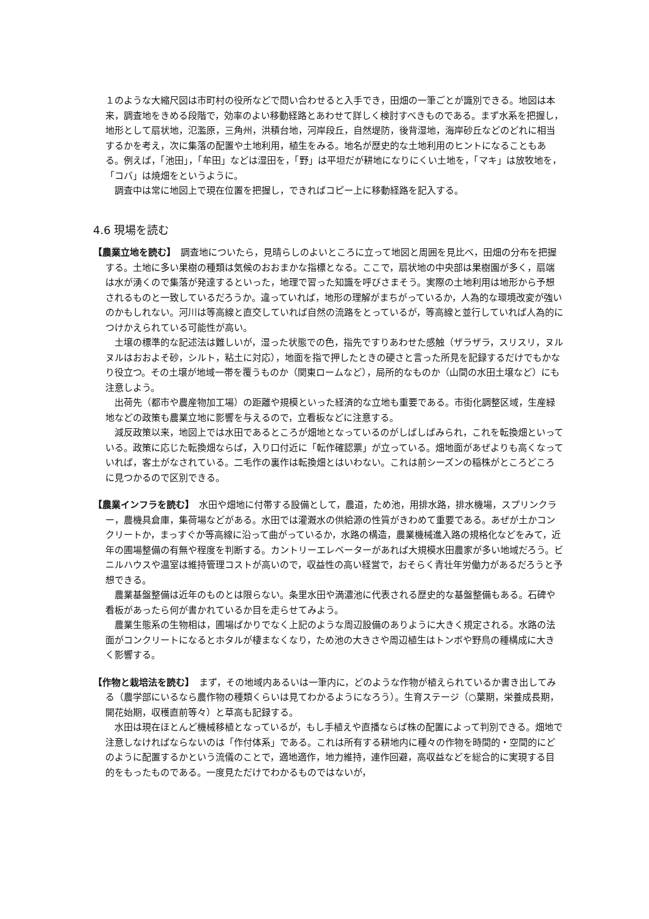１のような大縮尺図は市町村の役所などで問い合わせると入手でき，田畑の一筆ごとが識別できる。地図は本来，調査地をきめる段階で，効率のよい移動経路とあわせて詳しく検討すべきものである。まず水系を把握し，地形として扇状地，氾濫原，三角州，洪積台地，河岸段丘，自然堤防，後背湿地，海岸砂丘などのどれに相当するかを考え，次に集落の配置や土地利用，植生をみる。地名が歴史的な土地利用のヒントになることもある。例えば，「池田」，「牟田」などは湿田を，「野」は平坦だが耕地になりにくい土地を，「マキ」は放牧地を，「コバ」は焼畑をというように。
調査中は常に地図上で現在位置を把握し，できればコピー上に移動経路を記入する。
4.6 現場を読む
【農業立地を読む】　調査地についたら，見晴らしのよいところに立って地図と周囲を見比べ，田畑の分布を把握する。土地に多い果樹の種類は気候のおおまかな指標となる。ここで，扇状地の中央部は果樹園が多く，扇端は水が湧くので集落が発達するといった，地理で習った知識を呼びさまそう。実際の土地利用は地形から予想されるものと一致しているだろうか。違っていれば，地形の理解がまちがっているか，人為的な環境改変が強いのかもしれない。河川は等高線と直交していれば自然の流路をとっているが，等高線と並行していれば人為的につけかえられている可能性が高い。
土壌の標準的な記述法は難しいが，湿った状態での色，指先ですりあわせた感触（ザラザラ，スリスリ，ヌルヌルはおおよそ砂，シルト，粘土に対応），地面を指で押したときの硬さと言った所見を記録するだけでもかなり役立つ。その土壌が地域一帯を覆うものか（関東ロームなど），局所的なものか（山間の水田土壌など）にも注意しよう。
出荷先（都市や農産物加工場）の距離や規模といった経済的な立地も重要である。市街化調整区域，生産緑地などの政策も農業立地に影響を与えるので，立看板などに注意する。
減反政策以来，地図上では水田であるところが畑地となっているのがしばしばみられ，これを転換畑といっている。政策に応じた転換畑ならば，入り口付近に「転作確認票」が立っている。畑地面があぜよりも高くなっていれば，客土がなされている。二毛作の裏作は転換畑とはいわない。これは前シーズンの稲株がところどころに見つかるので区別できる。
【農業インフラを読む】　水田や畑地に付帯する設備として，農道，ため池，用排水路，排水機場，スプリンクラー，農機具倉庫，集荷場などがある。水田では灌漑水の供給源の性質がきわめて重要である。あぜが土かコンクリートか，まっすぐか等高線に沿って曲がっているか，水路の構造，農業機械進入路の規格化などをみて，近年の圃場整備の有無や程度を判断する。カントリーエレベーターがあれば大規模水田農家が多い地域だろう。ビニルハウスや温室は維持管理コストが高いので，収益性の高い経営で，おそらく青壮年労働力があるだろうと予想できる。
農業基盤整備は近年のものとは限らない。条里水田や満濃池に代表される歴史的な基盤整備もある。石碑や看板があったら何が書かれているか目を走らせてみよう。
農業生態系の生物相は，圃場ばかりでなく上記のような周辺設備のありように大きく規定される。水路の法面がコンクリートになるとホタルが棲まなくなり，ため池の大きさや周辺植生はトンボや野鳥の種構成に大きく影響する。
【作物と栽培法を読む】　まず，その地域内あるいは一筆内に，どのような作物が植えられているか書き出してみる（農学部にいるなら農作物の種類くらいは見てわかるようになろう）。生育ステージ（○葉期，栄養成長期，開花始期，収穫直前等々）と草高も記録する。
水田は現在ほとんど機械移植となっているが，もし手植えや直播ならば株の配置によって判別できる。畑地で注意しなければならないのは「作付体系」である。これは所有する耕地内に種々の作物を時間的・空間的にどのように配置するかという流儀のことで，適地適作，地力維持，連作回避，高収益などを総合的に実現する目的をもったものである。一度見ただけでわかるものではないが，